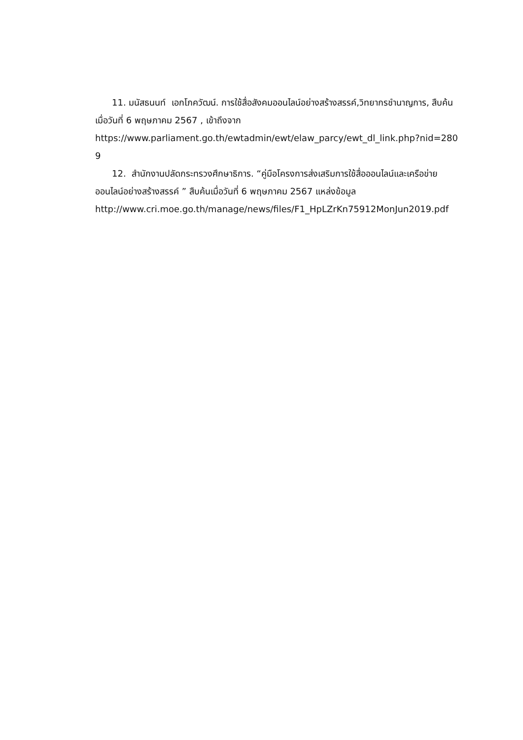11. มนัสธนนท์ เอกโภควัฒน์. การใช้สื่อสังคมออนไลน์อย่างสร้างสรรค์,วิทยากรชำนาญการ, สืบค้นเมื่อวันที่ 6 พฤษภาคม 2567 , เข้าถึงจาก
https://www.parliament.go.th/ewtadmin/ewt/elaw_parcy/ewt_dl_link.php?nid=2809
12. สำนักงานปลัดกระทรวงศึกษาธิการ. “คู่มือโครงการส่งเสริมการใช้สื่อออนไลน์และเครือข่ายออนไลน์อย่างสร้างสรรค์ ” สืบค้นเมื่อวันที่ 6 พฤษภาคม 2567 แหล่งข้อมูล
http://www.cri.moe.go.th/manage/news/files/F1_HpLZrKn75912MonJun2019.pdf